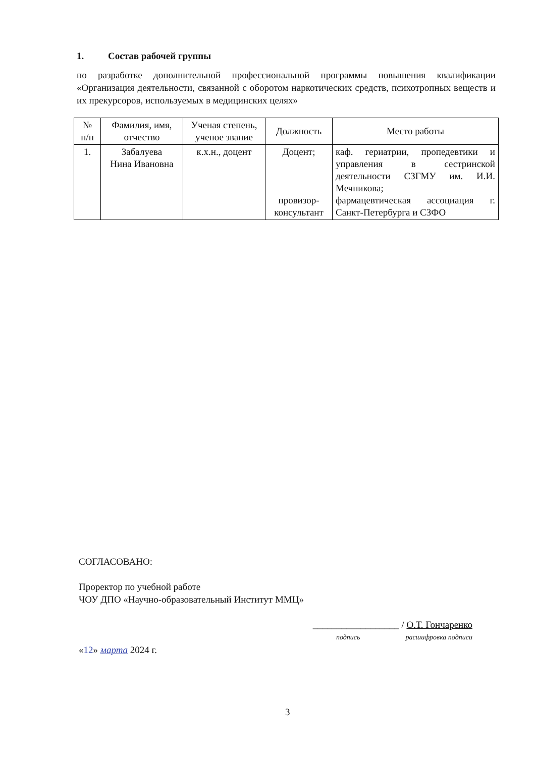1. Состав рабочей группы
по разработке дополнительной профессиональной программы повышения квалификации «Организация деятельности, связанной с оборотом наркотических средств, психотропных веществ и их прекурсоров, используемых в медицинских целях»
| № п/п | Фамилия, имя, отчество | Ученая степень, ученое звание | Должность | Место работы |
| --- | --- | --- | --- | --- |
| 1. | Забалуева Нина Ивановна | к.х.н., доцент | Доцент; провизор- консультант | каф. гериатрии, пропедевтики и управления в сестринской деятельности СЗГМУ им. И.И. Мечникова; фармацевтическая ассоциация г. Санкт-Петербурга и СЗФО |
СОГЛАСОВАНО:
Проректор по учебной работе
ЧОУ ДПО «Научно-образовательный Институт ММЦ»
__________________ / О.Т. Гончаренко
подпись расшифровка подписи
«12» марта 2024 г.
3